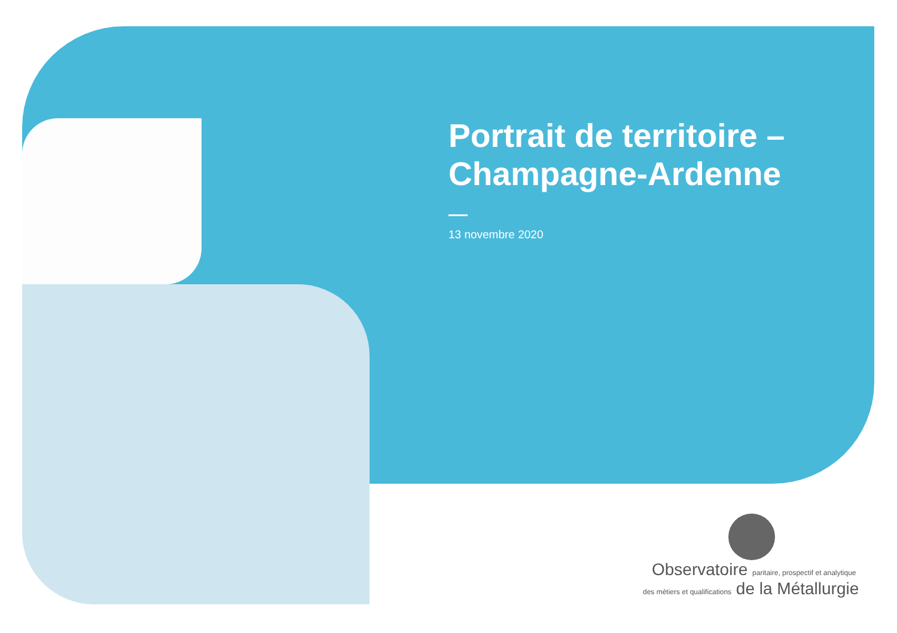Portrait de territoire –
Champagne-Ardenne
13 novembre 2020
Observatoire paritaire, prospectif et analytique
des métiers et qualifications de la Métallurgie